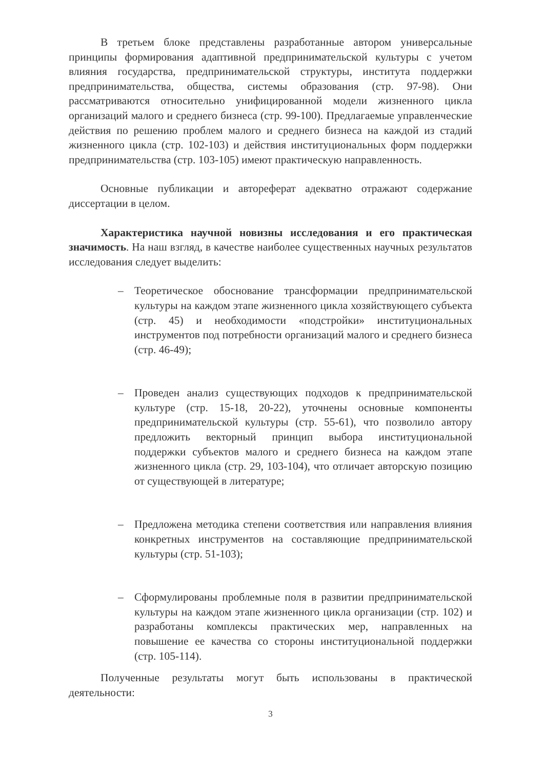В третьем блоке представлены разработанные автором универсальные принципы формирования адаптивной предпринимательской культуры с учетом влияния государства, предпринимательской структуры, института поддержки предпринимательства, общества, системы образования (стр. 97-98). Они рассматриваются относительно унифицированной модели жизненного цикла организаций малого и среднего бизнеса (стр. 99-100). Предлагаемые управленческие действия по решению проблем малого и среднего бизнеса на каждой из стадий жизненного цикла (стр. 102-103) и действия институциональных форм поддержки предпринимательства (стр. 103-105) имеют практическую направленность.
Основные публикации и автореферат адекватно отражают содержание диссертации в целом.
Характеристика научной новизны исследования и его практическая значимость. На наш взгляд, в качестве наиболее существенных научных результатов исследования следует выделить:
– Теоретическое обоснование трансформации предпринимательской культуры на каждом этапе жизненного цикла хозяйствующего субъекта (стр. 45) и необходимости «подстройки» институциональных инструментов под потребности организаций малого и среднего бизнеса (стр. 46-49);
– Проведен анализ существующих подходов к предпринимательской культуре (стр. 15-18, 20-22), уточнены основные компоненты предпринимательской культуры (стр. 55-61), что позволило автору предложить векторный принцип выбора институциональной поддержки субъектов малого и среднего бизнеса на каждом этапе жизненного цикла (стр. 29, 103-104), что отличает авторскую позицию от существующей в литературе;
– Предложена методика степени соответствия или направления влияния конкретных инструментов на составляющие предпринимательской культуры (стр. 51-103);
– Сформулированы проблемные поля в развитии предпринимательской культуры на каждом этапе жизненного цикла организации (стр. 102) и разработаны комплексы практических мер, направленных на повышение ее качества со стороны институциональной поддержки (стр. 105-114).
Полученные результаты могут быть использованы в практической деятельности:
3